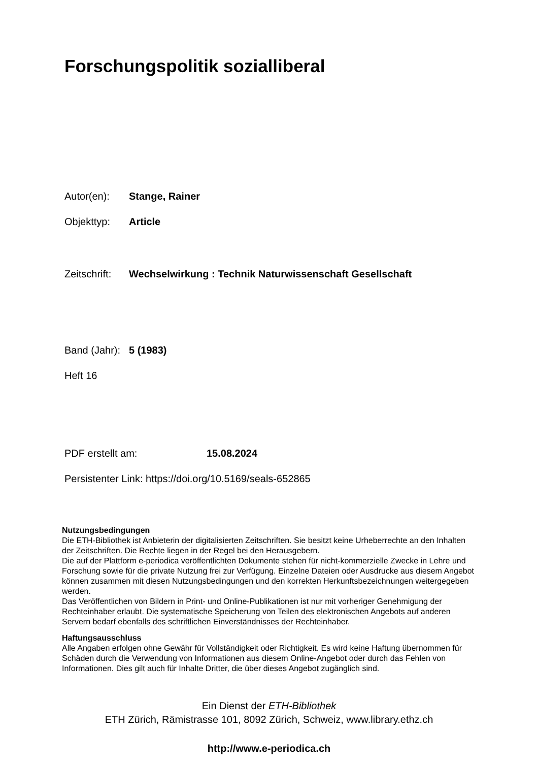Forschungspolitik sozialliberal
Autor(en): Stange, Rainer
Objekttyp: Article
Zeitschrift: Wechselwirkung : Technik Naturwissenschaft Gesellschaft
Band (Jahr): 5 (1983)
Heft 16
PDF erstellt am: 15.08.2024
Persistenter Link: https://doi.org/10.5169/seals-652865
Nutzungsbedingungen
Die ETH-Bibliothek ist Anbieterin der digitalisierten Zeitschriften. Sie besitzt keine Urheberrechte an den Inhalten der Zeitschriften. Die Rechte liegen in der Regel bei den Herausgebern.
Die auf der Plattform e-periodica veröffentlichten Dokumente stehen für nicht-kommerzielle Zwecke in Lehre und Forschung sowie für die private Nutzung frei zur Verfügung. Einzelne Dateien oder Ausdrucke aus diesem Angebot können zusammen mit diesen Nutzungsbedingungen und den korrekten Herkunftsbezeichnungen weitergegeben werden.
Das Veröffentlichen von Bildern in Print- und Online-Publikationen ist nur mit vorheriger Genehmigung der Rechteinhaber erlaubt. Die systematische Speicherung von Teilen des elektronischen Angebots auf anderen Servern bedarf ebenfalls des schriftlichen Einverständnisses der Rechteinhaber.
Haftungsausschluss
Alle Angaben erfolgen ohne Gewähr für Vollständigkeit oder Richtigkeit. Es wird keine Haftung übernommen für Schäden durch die Verwendung von Informationen aus diesem Online-Angebot oder durch das Fehlen von Informationen. Dies gilt auch für Inhalte Dritter, die über dieses Angebot zugänglich sind.
Ein Dienst der ETH-Bibliothek
ETH Zürich, Rämistrasse 101, 8092 Zürich, Schweiz, www.library.ethz.ch
http://www.e-periodica.ch